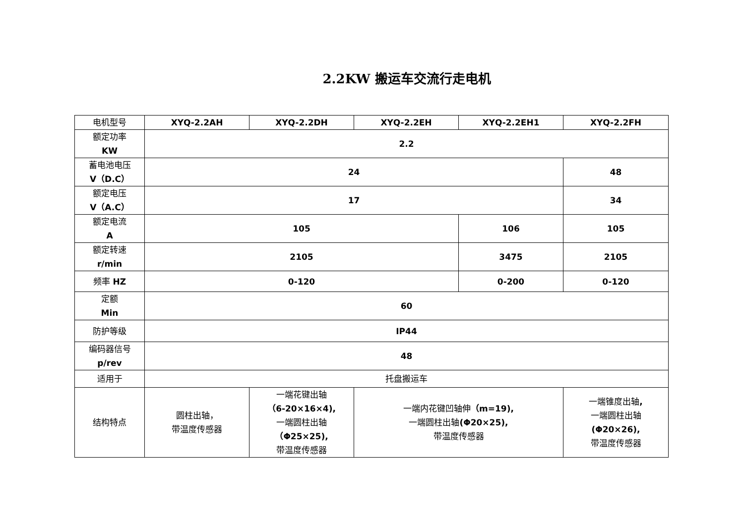2.2KW 搬运车交流行走电机
| 电机型号 | XYQ-2.2AH | XYQ-2.2DH | XYQ-2.2EH | XYQ-2.2EH1 | XYQ-2.2FH |
| 额定功率 KW | 2.2 | | | | |
| 蓄电池电压 V（D.C） | 24 | | | | 48 |
| 额定电压 V（A.C） | 17 | | | | 34 |
| 额定电流 A | 105 | | | 106 | 105 |
| 额定转速 r/min | 2105 | | | 3475 | 2105 |
| 频率 HZ | 0-120 | | | 0-200 | 0-120 |
| 定额 Min | 60 | | | | |
| 防护等级 | IP44 | | | | |
| 编码器信号 p/rev | 48 | | | | |
| 适用于 | 托盘搬运车 | | | | |
| 结构特点 | 圆柱出轴， 带温度传感器 | 一端花键出轴 （6-20×16×4), 一端圆柱出轴 （Φ25×25), 带温度传感器 | 一端内花键凹轴伸 （m=19), 一端圆柱出轴 (Φ20×25), 带温度传感器 | | 一端锥度出轴 , 一端圆柱出轴 (Φ20×26), 带温度传感器 |